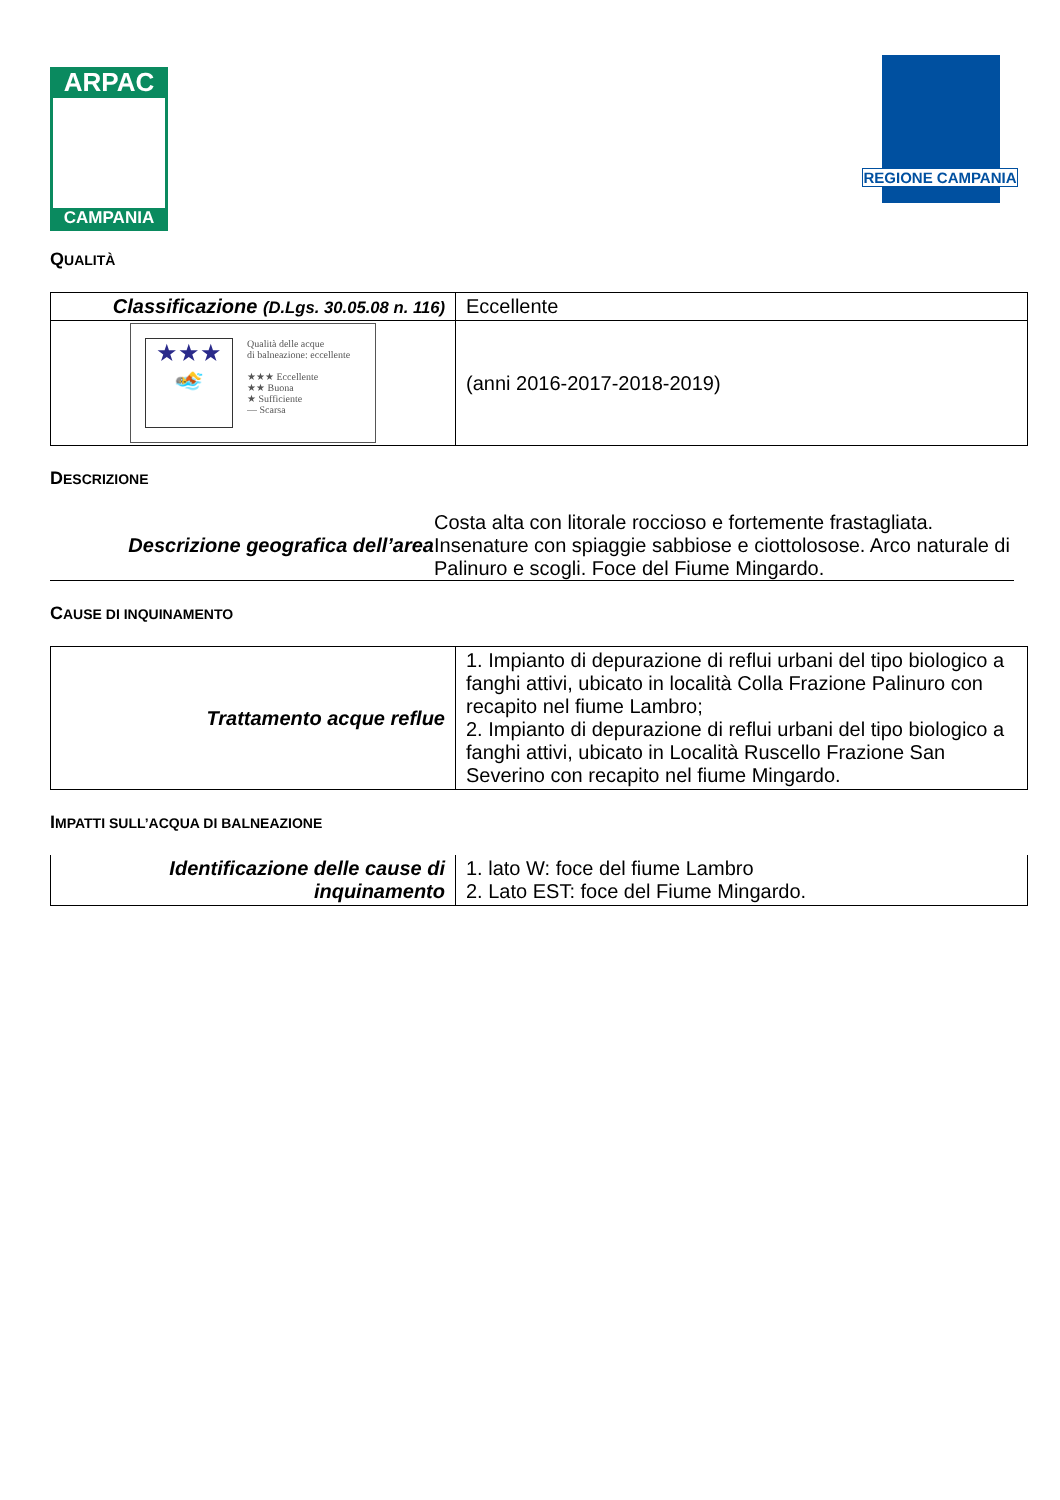ARPAC
CAMPANIA
REGIONE CAMPANIA
QUALITÀ
| Classificazione (D.Lgs. 30.05.08 n. 116) | Eccellente |
| ★★★ 🏊 Qualità delle acque di balneazione: eccellente ★★★ Eccellente ★★ Buona ★ Sufficiente — Scarsa | (anni 2016-2017-2018-2019) |
DESCRIZIONE
| Descrizione geografica dell’area | Costa alta con litorale roccioso e fortemente frastagliata. Insenature con spiaggie sabbiose e ciottolosose. Arco naturale di Palinuro e scogli. Foce del Fiume Mingardo. |
CAUSE DI INQUINAMENTO
| Trattamento acque reflue | 1. Impianto di depurazione di reflui urbani del tipo biologico a fanghi attivi, ubicato in località Colla Frazione Palinuro con recapito nel fiume Lambro; 2. Impianto di depurazione di reflui urbani del tipo biologico a fanghi attivi, ubicato in Località Ruscello Frazione San Severino con recapito nel fiume Mingardo. |
IMPATTI SULL’ACQUA DI BALNEAZIONE
| Identificazione delle cause di inquinamento | 1. lato W: foce del fiume Lambro 2. Lato EST: foce del Fiume Mingardo. |